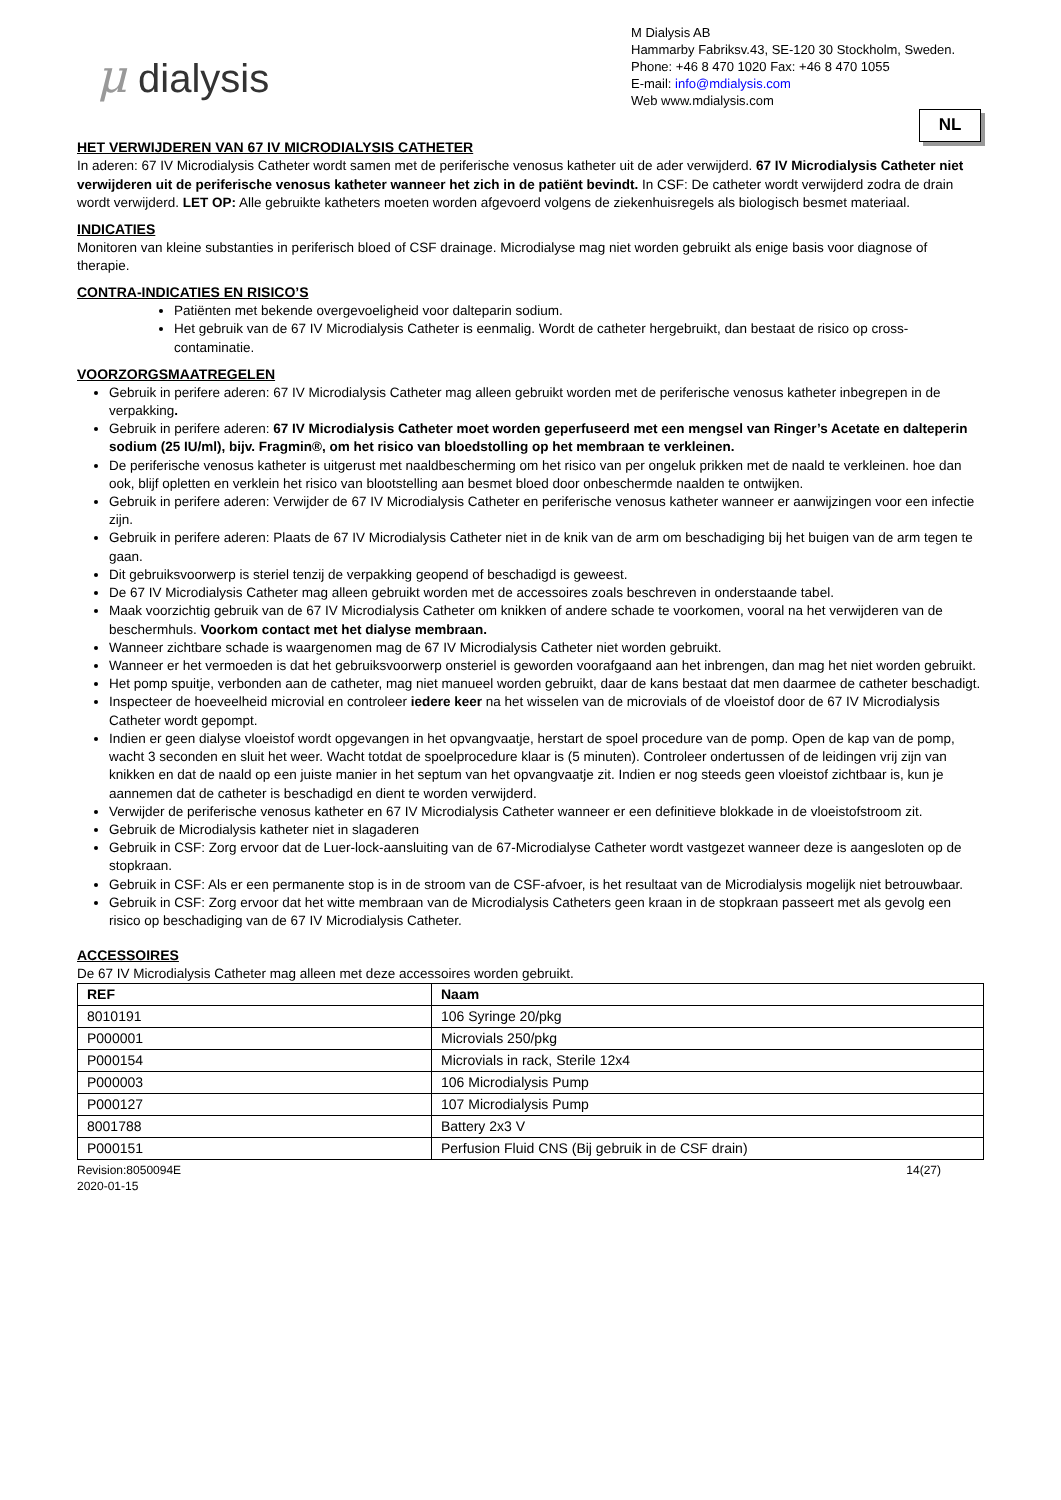μ dialysis
M Dialysis AB
Hammarby Fabriksv.43, SE-120 30 Stockholm, Sweden.
Phone: +46 8 470 1020 Fax: +46 8 470 1055
E-mail: info@mdialysis.com
Web www.mdialysis.com
NL
HET VERWIJDEREN VAN 67 IV MICRODIALYSIS CATHETER
In aderen: 67 IV Microdialysis Catheter wordt samen met de periferische venosus katheter uit de ader verwijderd. 67 IV Microdialysis Catheter niet verwijderen uit de periferische venosus katheter wanneer het zich in de patiënt bevindt. In CSF: De catheter wordt verwijderd zodra de drain wordt verwijderd. LET OP: Alle gebruikte katheters moeten worden afgevoerd volgens de ziekenhuisregels als biologisch besmet materiaal.
INDICATIES
Monitoren van kleine substanties in periferisch bloed of CSF drainage. Microdialyse mag niet worden gebruikt als enige basis voor diagnose of therapie.
CONTRA-INDICATIES EN RISICO’S
Patiënten met bekende overgevoeligheid voor dalteparin sodium.
Het gebruik van de 67 IV Microdialysis Catheter is eenmalig. Wordt de catheter hergebruikt, dan bestaat de risico op cross-contaminatie.
VOORZORGSMAATREGELEN
Gebruik in perifere aderen: 67 IV Microdialysis Catheter mag alleen gebruikt worden met de periferische venosus katheter inbegrepen in de verpakking.
Gebruik in perifere aderen: 67 IV Microdialysis Catheter moet worden geperfuseerd met een mengsel van Ringer’s Acetate en dalteperin sodium (25 IU/ml), bijv. Fragmin®, om het risico van bloedstolling op het membraan te verkleinen.
De periferische venosus katheter is uitgerust met naaldbescherming om het risico van per ongeluk prikken met de naald te verkleinen. hoe dan ook, blijf opletten en verklein het risico van blootstelling aan besmet bloed door onbeschermde naalden te ontwijken.
Gebruik in perifere aderen: Verwijder de 67 IV Microdialysis Catheter en periferische venosus katheter wanneer er aanwijzingen voor een infectie zijn.
Gebruik in perifere aderen: Plaats de 67 IV Microdialysis Catheter niet in de knik van de arm om beschadiging bij het buigen van de arm tegen te gaan.
Dit gebruiksvoorwerp is steriel tenzij de verpakking geopend of beschadigd is geweest.
De 67 IV Microdialysis Catheter mag alleen gebruikt worden met de accessoires zoals beschreven in onderstaande tabel.
Maak voorzichtig gebruik van de 67 IV Microdialysis Catheter om knikken of andere schade te voorkomen, vooral na het verwijderen van de beschermhuls. Voorkom contact met het dialyse membraan.
Wanneer zichtbare schade is waargenomen mag de 67 IV Microdialysis Catheter niet worden gebruikt.
Wanneer er het vermoeden is dat het gebruiksvoorwerp onsteriel is geworden voorafgaand aan het inbrengen, dan mag het niet worden gebruikt.
Het pomp spuitje, verbonden aan de catheter, mag niet manueel worden gebruikt, daar de kans bestaat dat men daarmee de catheter beschadigt.
Inspecteer de hoeveelheid microvial en controleer iedere keer na het wisselen van de microvials of de vloeistof door de 67 IV Microdialysis Catheter wordt gepompt.
Indien er geen dialyse vloeistof wordt opgevangen in het opvangvaatje, herstart de spoel procedure van de pomp. Open de kap van de pomp, wacht 3 seconden en sluit het weer. Wacht totdat de spoelprocedure klaar is (5 minuten). Controleer ondertussen of de leidingen vrij zijn van knikken en dat de naald op een juiste manier in het septum van het opvangvaatje zit. Indien er nog steeds geen vloeistof zichtbaar is, kun je aannemen dat de catheter is beschadigd en dient te worden verwijderd.
Verwijder de periferische venosus katheter en 67 IV Microdialysis Catheter wanneer er een definitieve blokkade in de vloeistofstroom zit.
Gebruik de Microdialysis katheter niet in slagaderen
Gebruik in CSF: Zorg ervoor dat de Luer-lock-aansluiting van de 67-Microdialyse Catheter wordt vastgezet wanneer deze is aangesloten op de stopkraan.
Gebruik in CSF: Als er een permanente stop is in de stroom van de CSF-afvoer, is het resultaat van de Microdialysis mogelijk niet betrouwbaar.
Gebruik in CSF: Zorg ervoor dat het witte membraan van de Microdialysis Catheters geen kraan in de stopkraan passeert met als gevolg een risico op beschadiging van de 67 IV Microdialysis Catheter.
ACCESSOIRES
De 67 IV Microdialysis Catheter mag alleen met deze accessoires worden gebruikt.
| REF | Naam |
| --- | --- |
| 8010191 | 106 Syringe 20/pkg |
| P000001 | Microvials 250/pkg |
| P000154 | Microvials in rack, Sterile 12x4 |
| P000003 | 106 Microdialysis Pump |
| P000127 | 107 Microdialysis Pump |
| 8001788 | Battery 2x3 V |
| P000151 | Perfusion Fluid CNS (Bij gebruik in de CSF drain) |
Revision:8050094E
2020-01-15
14(27)